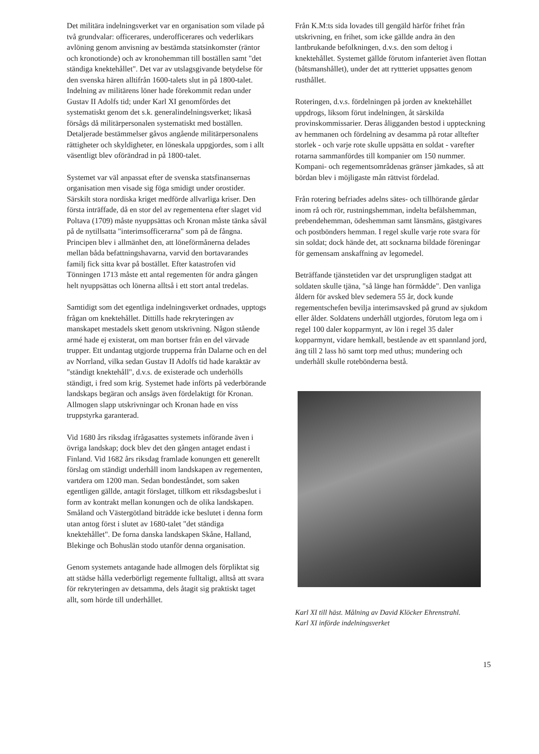Det militära indelningsverket var en organisation som vilade på två grundvalar: officerares, underofficerares och vederlikars avlöning genom anvisning av bestämda statsinkomster (räntor och kronotionde) och av kronohemman till boställen samt "det ständiga knektehållet". Det var av utslagsgivande betydelse för den svenska hären alltifrån 1600-talets slut in på 1800-talet. Indelning av militärens löner hade förekommit redan under Gustav II Adolfs tid; under Karl XI genomfördes det systematiskt genom det s.k. generalindelningsverket; likaså försågs då militärpersonalen systematiskt med boställen. Detaljerade bestämmelser gåvos angående militärpersonalens rättigheter och skyldigheter, en löneskala uppgjordes, som i allt väsentligt blev oförändrad in på 1800-talet.
Systemet var väl anpassat efter de svenska statsfinansernas organisation men visade sig föga smidigt under orostider. Särskilt stora nordiska kriget medförde allvarliga kriser. Den första inträffade, då en stor del av regementena efter slaget vid Poltava (1709) måste nyuppsättas och Kronan måste tänka såväl på de nytillsatta "interimsofficerarna" som på de fångna. Principen blev i allmänhet den, att löneförmånerna delades mellan båda befattningshavarna, varvid den bortavarandes familj fick sitta kvar på bostället. Efter katastrofen vid Tönningen 1713 måste ett antal regementen för andra gången helt nyuppsättas och lönerna alltså i ett stort antal tredelas.
Samtidigt som det egentliga indelningsverket ordnades, upptogs frågan om knektehållet. Dittills hade rekryteringen av manskapet mestadels skett genom utskrivning. Någon stående armé hade ej existerat, om man bortser från en del värvade trupper. Ett undantag utgjorde trupperna från Dalarne och en del av Norrland, vilka sedan Gustav II Adolfs tid hade karaktär av "ständigt knektehåll", d.v.s. de existerade och underhölls ständigt, i fred som krig. Systemet hade införts på vederbörande landskaps begäran och ansågs även fördelaktigt för Kronan. Allmogen slapp utskrivningar och Kronan hade en viss truppstyrka garanterad.
Vid 1680 års riksdag ifrågasattes systemets införande även i övriga landskap; dock blev det den gången antaget endast i Finland. Vid 1682 års riksdag framlade konungen ett generellt förslag om ständigt underhåll inom landskapen av regementen, vartdera om 1200 man. Sedan bondeståndet, som saken egentligen gällde, antagit förslaget, tillkom ett riksdagsbeslut i form av kontrakt mellan konungen och de olika landskapen. Småland och Västergötland biträdde icke beslutet i denna form utan antog först i slutet av 1680-talet "det ständiga knektehållet". De forna danska landskapen Skåne, Halland, Blekinge och Bohuslän stodo utanför denna organisation.
Genom systemets antagande hade allmogen dels förpliktat sig att städse hålla vederbörligt regemente fulltaligt, alltså att svara för rekryteringen av detsamma, dels åtagit sig praktiskt taget allt, som hörde till underhållet.
Från K.M:ts sida lovades till gengäld härför frihet från utskrivning, en frihet, som icke gällde andra än den lantbrukande befolkningen, d.v.s. den som deltog i knektehållet. Systemet gällde förutom infanteriet även flottan (båtsmanshållet), under det att ryttteriet uppsattes genom rusthållet.
Roteringen, d.v.s. fördelningen på jorden av knektehållet uppdrogs, liksom förut indelningen, åt särskilda provinskommissarier. Deras åligganden bestod i uppteckning av hemmanen och fördelning av desamma på rotar alltefter storlek - och varje rote skulle uppsätta en soldat - varefter rotarna sammanfördes till kompanier om 150 nummer. Kompani- och regementsområdenas gränser jämkades, så att bördan blev i möjligaste mån rättvist fördelad.
Från rotering befriades adelns sätes- och tillhörande gårdar inom rå och rör, rustningshemman, indelta befälshemman, prebendehemman, ödeshemman samt länsmäns, gästgivares och postbönders hemman. I regel skulle varje rote svara för sin soldat; dock hände det, att socknarna bildade föreningar för gemensam anskaffning av legomedel.
Beträffande tjänstetiden var det ursprungligen stadgat att soldaten skulle tjäna, "så länge han förmådde". Den vanliga åldern för avsked blev sedemera 55 år, dock kunde regementschefen bevilja interimsavsked på grund av sjukdom eller ålder. Soldatens underhåll utgjordes, förutom lega om i regel 100 daler kopparmynt, av lön i regel 35 daler kopparmynt, vidare hemkall, bestående av ett spannland jord, äng till 2 lass hö samt torp med uthus; mundering och underhåll skulle rotebönderna bestå.
Karl XI till häst. Målning av David Klöcker Ehrenstrahl.
Karl XI införde indelningsverket
15